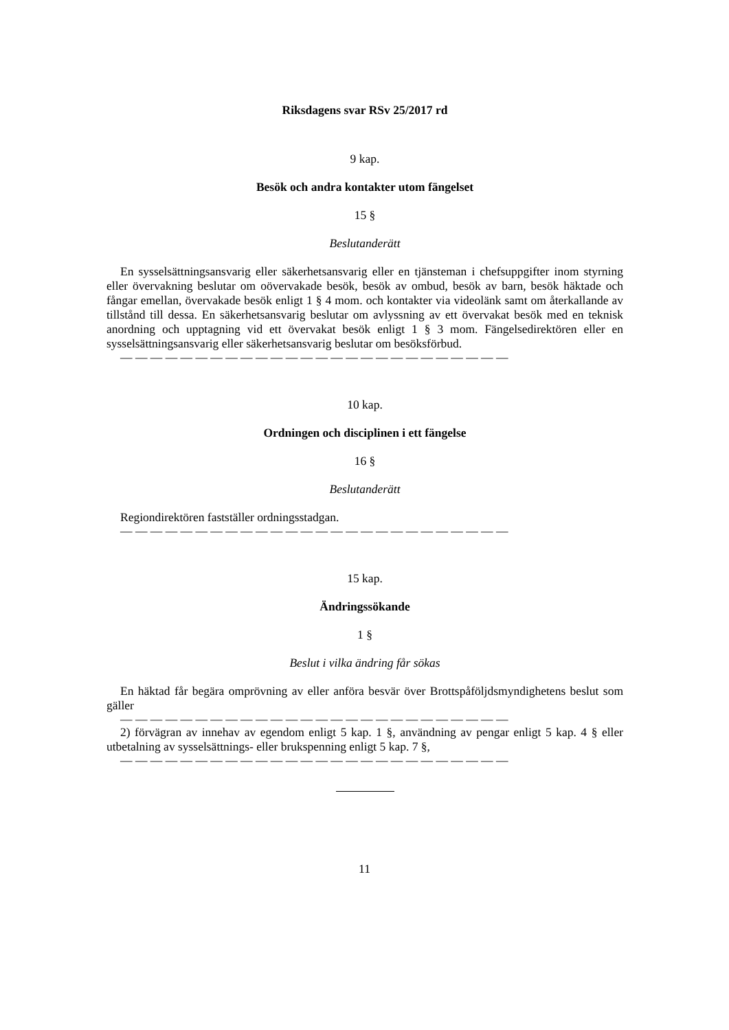Riksdagens svar RSv 25/2017 rd
9 kap.
Besök och andra kontakter utom fängelset
15 §
Beslutanderätt
En sysselsättningsansvarig eller säkerhetsansvarig eller en tjänsteman i chefsuppgifter inom styrning eller övervakning beslutar om oövervakade besök, besök av ombud, besök av barn, besök häktade och fångar emellan, övervakade besök enligt 1 § 4 mom. och kontakter via videolänk samt om återkallande av tillstånd till dessa. En säkerhetsansvarig beslutar om avlyssning av ett övervakat besök med en teknisk anordning och upptagning vid ett övervakat besök enligt 1 § 3 mom. Fängelsedirektören eller en sysselsättningsansvarig eller säkerhetsansvarig beslutar om besöksförbud.
— — — — — — — — — — — — — — — — — — — — — — — — — —
10 kap.
Ordningen och disciplinen i ett fängelse
16 §
Beslutanderätt
Regiondirektören fastställer ordningsstadgan.
— — — — — — — — — — — — — — — — — — — — — — — — — —
15 kap.
Ändringssökande
1 §
Beslut i vilka ändring får sökas
En häktad får begära omprövning av eller anföra besvär över Brottspåföljdsmyndighetens beslut som gäller
— — — — — — — — — — — — — — — — — — — — — — — — — —
2) förvägran av innehav av egendom enligt 5 kap. 1 §, användning av pengar enligt 5 kap. 4 § eller utbetalning av sysselsättnings- eller brukspenning enligt 5 kap. 7 §,
— — — — — — — — — — — — — — — — — — — — — — — — — —
11